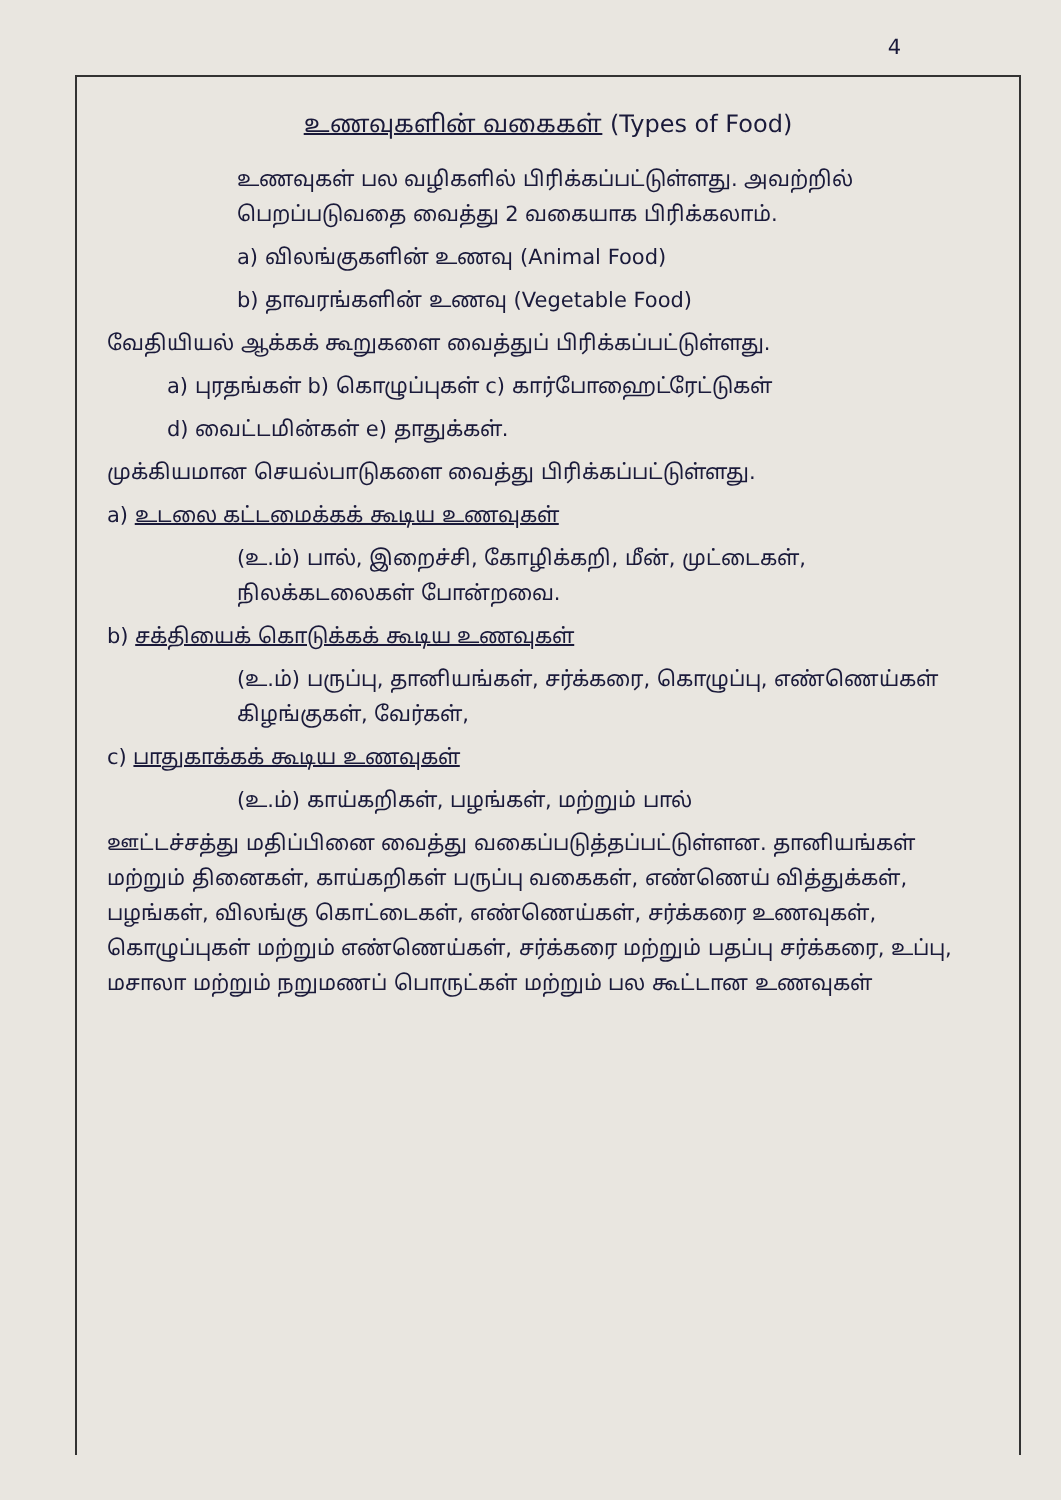4
உணவுகளின் வகைகள் (Types of Food)
உணவுகள் பல வழிகளில் பிரிக்கப்பட்டுள்ளது. அவற்றில் பெறப்படுவதை வைத்து 2 வகையாக பிரிக்கலாம்.
a) விலங்குகளின் உணவு (Animal Food)
b) தாவரங்களின் உணவு (Vegetable Food)
வேதியியல் ஆக்கக் கூறுகளை வைத்துப் பிரிக்கப்பட்டுள்ளது.
a) புரதங்கள் b) கொழுப்புகள் c) கார்போஹைட்ரேட்டுகள்
d) வைட்டமின்கள் e) தாதுக்கள்.
முக்கியமான செயல்பாடுகளை வைத்து பிரிக்கப்பட்டுள்ளது.
a) உடலை கட்டமைக்கக் கூடிய உணவுகள்
(உ.ம்) பால், இறைச்சி, கோழிக்கறி, மீன், முட்டைகள், நிலக்கடலைகள் போன்றவை.
b) சக்தியைக் கொடுக்கக் கூடிய உணவுகள்
(உ.ம்) பருப்பு, தானியங்கள், சர்க்கரை, கொழுப்பு, எண்ணெய்கள் கிழங்குகள், வேர்கள்,
c) பாதுகாக்கக் கூடிய உணவுகள்
(உ.ம்) காய்கறிகள், பழங்கள், மற்றும் பால்
ஊட்டச்சத்து மதிப்பினை வைத்து வகைப்படுத்தப்பட்டுள்ளன. தானியங்கள் மற்றும் தினைகள், காய்கறிகள் பருப்பு வகைகள், எண்ணெய் வித்துக்கள், பழங்கள், விலங்கு கொட்டைகள், எண்ணெய்கள், சர்க்கரை உணவுகள், கொழுப்புகள் மற்றும் எண்ணெய்கள், சர்க்கரை மற்றும் பதப்பு சர்க்கரை, உப்பு, மசாலா மற்றும் நறுமணப் பொருட்கள் மற்றும் பல கூட்டான உணவுகள்